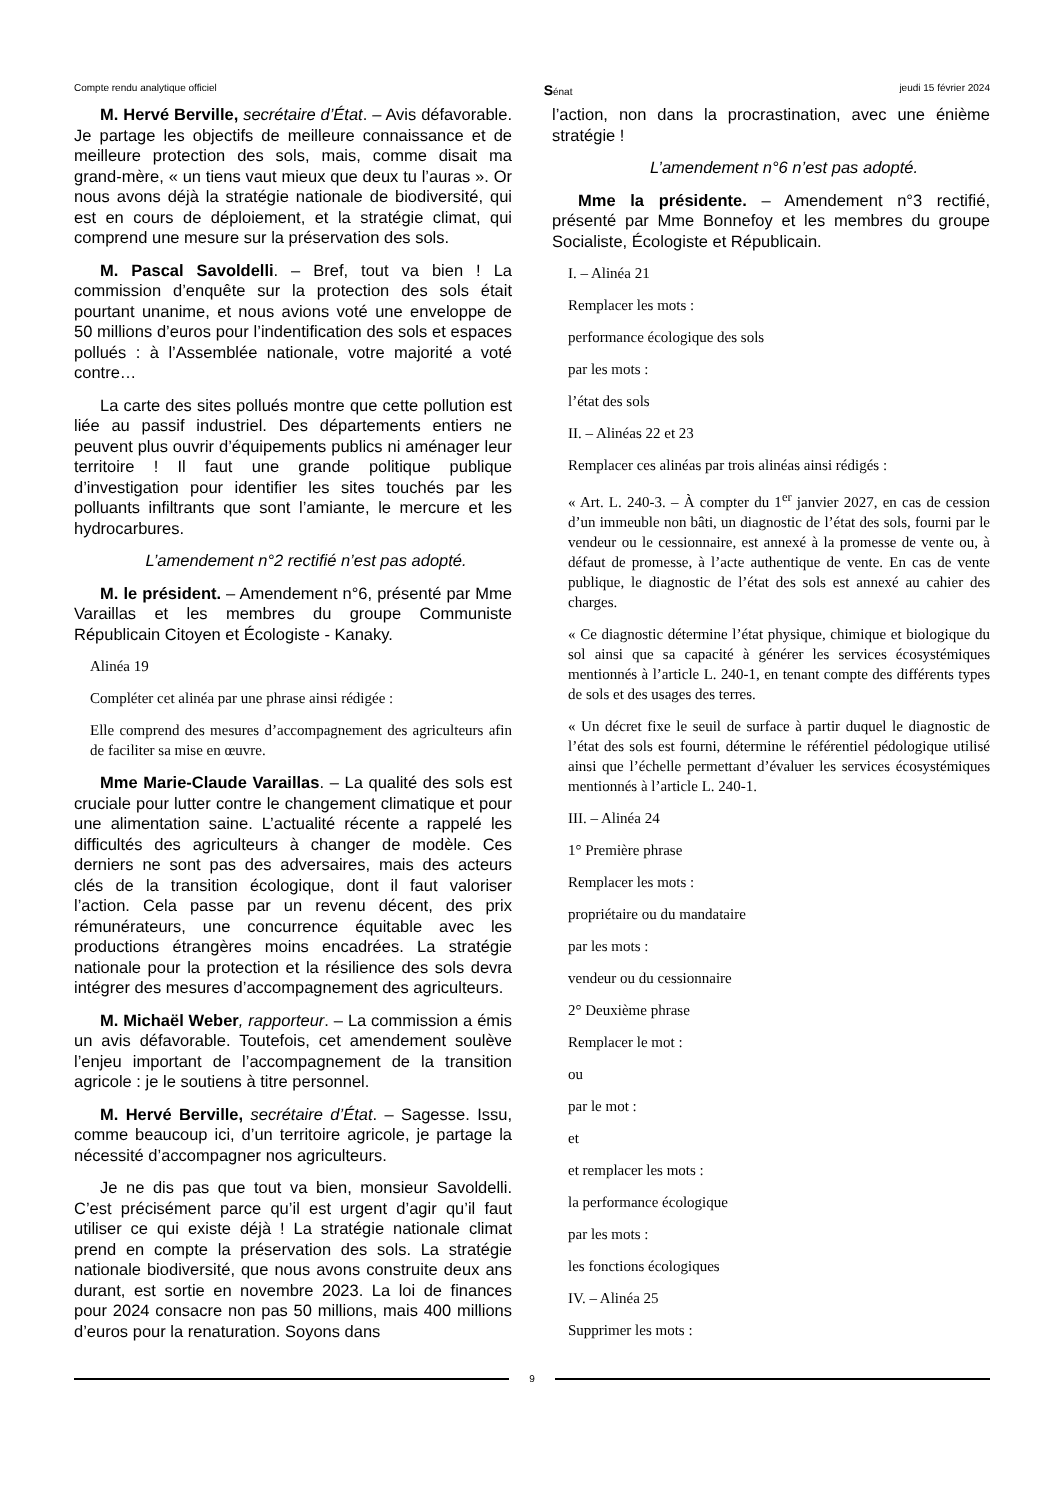Compte rendu analytique officiel Sénat jeudi 15 février 2024
M. Hervé Berville, secrétaire d’État. – Avis défavorable. Je partage les objectifs de meilleure connaissance et de meilleure protection des sols, mais, comme disait ma grand-mère, « un tiens vaut mieux que deux tu l’auras ». Or nous avons déjà la stratégie nationale de biodiversité, qui est en cours de déploiement, et la stratégie climat, qui comprend une mesure sur la préservation des sols.
M. Pascal Savoldelli. – Bref, tout va bien ! La commission d’enquête sur la protection des sols était pourtant unanime, et nous avions voté une enveloppe de 50 millions d’euros pour l’indentification des sols et espaces pollués : à l’Assemblée nationale, votre majorité a voté contre…
La carte des sites pollués montre que cette pollution est liée au passif industriel. Des départements entiers ne peuvent plus ouvrir d’équipements publics ni aménager leur territoire ! Il faut une grande politique publique d’investigation pour identifier les sites touchés par les polluants infiltrants que sont l’amiante, le mercure et les hydrocarbures.
L’amendement n°2 rectifié n’est pas adopté.
M. le président. – Amendement n°6, présenté par Mme Varaillas et les membres du groupe Communiste Républicain Citoyen et Écologiste - Kanaky.
Alinéa 19
Compléter cet alinéa par une phrase ainsi rédigée :
Elle comprend des mesures d’accompagnement des agriculteurs afin de faciliter sa mise en œuvre.
Mme Marie-Claude Varaillas. – La qualité des sols est cruciale pour lutter contre le changement climatique et pour une alimentation saine. L’actualité récente a rappelé les difficultés des agriculteurs à changer de modèle. Ces derniers ne sont pas des adversaires, mais des acteurs clés de la transition écologique, dont il faut valoriser l’action. Cela passe par un revenu décent, des prix rémunérateurs, une concurrence équitable avec les productions étrangères moins encadrées. La stratégie nationale pour la protection et la résilience des sols devra intégrer des mesures d’accompagnement des agriculteurs.
M. Michaël Weber, rapporteur. – La commission a émis un avis défavorable. Toutefois, cet amendement soulève l’enjeu important de l’accompagnement de la transition agricole : je le soutiens à titre personnel.
M. Hervé Berville, secrétaire d’État. – Sagesse. Issu, comme beaucoup ici, d’un territoire agricole, je partage la nécessité d’accompagner nos agriculteurs.
Je ne dis pas que tout va bien, monsieur Savoldelli. C’est précisément parce qu’il est urgent d’agir qu’il faut utiliser ce qui existe déjà ! La stratégie nationale climat prend en compte la préservation des sols. La stratégie nationale biodiversité, que nous avons construite deux ans durant, est sortie en novembre 2023. La loi de finances pour 2024 consacre non pas 50 millions, mais 400 millions d’euros pour la renaturation. Soyons dans
l’action, non dans la procrastination, avec une énième stratégie !
L’amendement n°6 n’est pas adopté.
Mme la présidente. – Amendement n°3 rectifié, présenté par Mme Bonnefoy et les membres du groupe Socialiste, Écologiste et Républicain.
I. – Alinéa 21
Remplacer les mots :
performance écologique des sols
par les mots :
l’état des sols
II. – Alinéas 22 et 23
Remplacer ces alinéas par trois alinéas ainsi rédigés :
« Art. L. 240-3. – À compter du 1<sup>er</sup> janvier 2027, en cas de cession d’un immeuble non bâti, un diagnostic de l’état des sols, fourni par le vendeur ou le cessionnaire, est annexé à la promesse de vente ou, à défaut de promesse, à l’acte authentique de vente. En cas de vente publique, le diagnostic de l’état des sols est annexé au cahier des charges.
« Ce diagnostic détermine l’état physique, chimique et biologique du sol ainsi que sa capacité à générer les services écosystémiques mentionnés à l’article L. 240-1, en tenant compte des différents types de sols et des usages des terres.
« Un décret fixe le seuil de surface à partir duquel le diagnostic de l’état des sols est fourni, détermine le référentiel pédologique utilisé ainsi que l’échelle permettant d’évaluer les services écosystémiques mentionnés à l’article L. 240-1.
III. – Alinéa 24
1° Première phrase
Remplacer les mots :
propriétaire ou du mandataire
par les mots :
vendeur ou du cessionnaire
2° Deuxième phrase
Remplacer le mot :
ou
par le mot :
et
et remplacer les mots :
la performance écologique
par les mots :
les fonctions écologiques
IV. – Alinéa 25
Supprimer les mots :
9